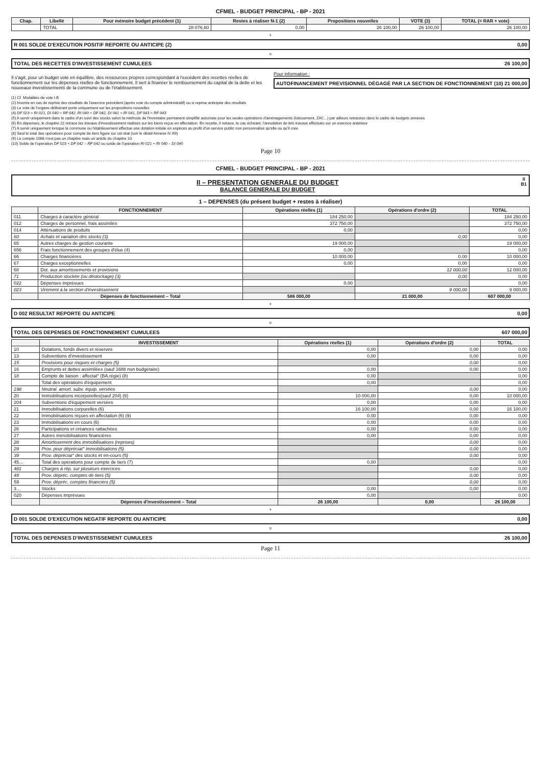CFMEL - BUDGET PRINCIPAL - BP - 2021
| Chap. | Libellé | Pour mémoire budget précédent (1) | Restes à réaliser N-1 (2) | Propositions nouvelles | VOTE (3) | TOTAL (= RAR + vote) |
| --- | --- | --- | --- | --- | --- | --- |
| | TOTAL | 28 076,60 | 0,00 | 26 100,00 | 26 100,00 | 26 100,00 |
+
R 001 SOLDE D'EXECUTION POSITIF REPORTE OU ANTICIPE (2) 0,00
=
TOTAL DES RECETTES D'INVESTISSEMENT CUMULEES 26 100,00
Il s'agit, pour un budget voté en équilibre, des ressources propres correspondant à l'excédent des recettes réelles de fonctionnement sur les dépenses réelles de fonctionnement. Il sert à financer le remboursement du capital de la dette et les nouveaux investissements de la commune ou de l'établissement.
Pour information :
AUTOFINANCEMENT PREVISIONNEL DÉGAGÉ PAR LA SECTION DE FONCTIONNEMENT (10) 21 000,00
(1) Cf. Modalités de vote I-B
(2) Inscrire en cas de reprise des résultats de l'exercice précédent (après vote du compte administratif) ou si reprise anticipée des résultats
(3) Le vote de l'organe délibérant porte uniquement sur les propositions nouvelles
(4) DF 023 = RI 021, DI 040 = RF 042, RI 040 = DF 042, DI 041 = RI 041, DF 043 = RF 043
(5) A servir uniquement dans le cadre d'un suivi des stocks selon la méthode de l'inventaire permanent simplifié autorisée pour les seules opérations d'aménagements (lotissement, ZAC...) par ailleurs retracées dans le cadre de budgets annexes
(6) En dépenses, le chapitre 22 retrace les travaux d'investissement réalisés sur les biens reçus en affectation. En recette, il retrace, le cas échéant, l'annulation de tels travaux effectués sur un exercice antérieur
(7) A servir uniquement lorsque la commune ou l'établissement effectue une dotation initiale en espèces au profit d'un service public non personnalisé qu'elle ou qu'il crée
(8) Seul le total des opérations pour compte de tiers figure sur cet état (voir le détail Annexe IV A9)
(9) Le compte 1068 n'est pas un chapitre mais un article du chapitre 10
(10) Solde de l'opération DF 023 + DF 042 – RF 042 ou solde de l'opération RI 021 + RI 040 – DI 040
Page 10
CFMEL - BUDGET PRINCIPAL - BP - 2021
II – PRESENTATION GENERALE DU BUDGET
BALANCE GENERALE DU BUDGET
II
B1
1 – DEPENSES (du présent budget + restes à réaliser)
| | FONCTIONNEMENT | Opérations réelles (1) | Opérations d'ordre (2) | TOTAL |
| --- | --- | --- | --- | --- |
| 011 | Charges à caractère général | 184 250,00 | | 184 250,00 |
| 012 | Charges de personnel, frais assimilés | 372 750,00 | | 372 750,00 |
| 014 | Atténuations de produits | 0,00 | | 0,00 |
| 60 | Achats et variation des stocks (3) | | 0,00 | 0,00 |
| 65 | Autres charges de gestion courante | 19 000,00 | | 19 000,00 |
| 656 | Frais fonctionnement des groupes d'élus (4) | 0,00 | | 0,00 |
| 66 | Charges financières | 10 000,00 | 0,00 | 10 000,00 |
| 67 | Charges exceptionnelles | 0,00 | 0,00 | 0,00 |
| 68 | Dot. aux amortissements et provisions | | 12 000,00 | 12 000,00 |
| 71 | Production stockée (ou déstockage) (3) | | 0,00 | 0,00 |
| 022 | Dépenses imprévues | 0,00 | | 0,00 |
| 023 | Virement à la section d'investissement | | 9 000,00 | 9 000,00 |
| | Dépenses de fonctionnement – Total | 586 000,00 | 21 000,00 | 607 000,00 |
+
D 002 RESULTAT REPORTE OU ANTICIPE 0,00
=
TOTAL DES DEPENSES DE FONCTIONNEMENT CUMULEES 607 000,00
| | INVESTISSEMENT | Opérations réelles (1) | Opérations d'ordre (2) | TOTAL |
| --- | --- | --- | --- | --- |
| 10 | Dotations, fonds divers et réserves | 0,00 | 0,00 | 0,00 |
| 13 | Subventions d'investissement | 0,00 | 0,00 | 0,00 |
| 15 | Provisions pour risques et charges (5) | | 0,00 | 0,00 |
| 16 | Emprunts et dettes assimilées (sauf 1688 non budgétaire) | 0,00 | 0,00 | 0,00 |
| 18 | Compte de liaison : affectat° (BA,régie) (8) | 0,00 | | 0,00 |
| | Total des opérations d'équipement | 0,00 | | 0,00 |
| 198 | Neutral. amort. subv. équip. versées | | 0,00 | 0,00 |
| 20 | Immobilisations incorporelles(sauf 204) (6) | 10 000,00 | 0,00 | 10 000,00 |
| 204 | Subventions d'équipement versées | 0,00 | 0,00 | 0,00 |
| 21 | Immobilisations corporelles (6) | 16 100,00 | 0,00 | 16 100,00 |
| 22 | Immobilisations reçues en affectation (6) (9) | 0,00 | 0,00 | 0,00 |
| 23 | Immobilisations en cours (6) | 0,00 | 0,00 | 0,00 |
| 26 | Participations et créances rattachées | 0,00 | 0,00 | 0,00 |
| 27 | Autres immobilisations financières | 0,00 | 0,00 | 0,00 |
| 28 | Amortissement des immobilisations (reprises) | | 0,00 | 0,00 |
| 29 | Prov. pour dépréciat° immobilisations (5) | | 0,00 | 0,00 |
| 39 | Prov. dépréciat° des stocks et en-cours (5) | | 0,00 | 0,00 |
| 45… | Total des opérations pour compte de tiers (7) | 0,00 | | 0,00 |
| 481 | Charges à rép. sur plusieurs exercices | | 0,00 | 0,00 |
| 49 | Prov. dépréc. comptes de tiers (5) | | 0,00 | 0,00 |
| 59 | Prov. dépréc. comptes financiers (5) | | 0,00 | 0,00 |
| 3… | Stocks | 0,00 | 0,00 | 0,00 |
| 020 | Dépenses imprévues | 0,00 | | 0,00 |
| | Dépenses d'investissement – Total | 26 100,00 | 0,00 | 26 100,00 |
+
D 001 SOLDE D'EXECUTION NEGATIF REPORTE OU ANTICIPE 0,00
=
TOTAL DES DEPENSES D'INVESTISSEMENT CUMULEES 26 100,00
Page 11